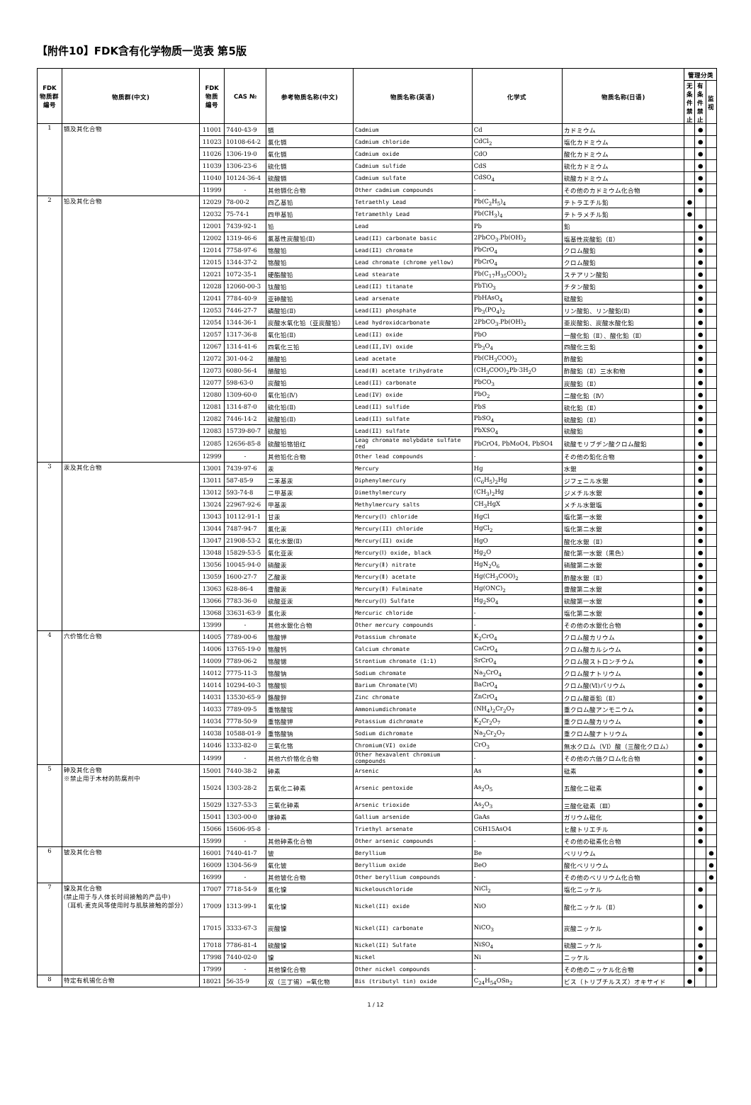【附件10】FDK含有化学物质一览表 第5版
| FDK 物质群 编号 | 物质群(中文) | FDK 物质 编号 | CAS № | 参考物质名称(中文) | 物质名称(英语) | 化学式 | 物质名称(日语) | 管理分类 | | |
| --- | --- | --- | --- | --- | --- | --- | --- | --- | --- | --- |
| | | | | | | | | 无 条 件 禁 止 | 有 条 件 禁 止 | 监 视 |
| 1 | 镉及其化合物 | 11001 | 7440-43-9 | 镉 | Cadmium | Cd | カドミウム | | ● | |
| | | 11023 | 10108-64-2 | 氯化镉 | Cadmium chloride | CdCl<sub>2</sub> | 塩化カドミウム | | ● | |
| | | 11026 | 1306-19-0 | 氧化镉 | Cadmium oxide | CdO | 酸化カドミウム | | ● | |
| | | 11039 | 1306-23-6 | 硫化镉 | Cadmium sulfide | CdS | 硫化カドミウム | | ● | |
| | | 11040 | 10124-36-4 | 硫酸镉 | Cadmium sulfate | CdSO<sub>4</sub> | 硫酸カドミウム | | ● | |
| | | 11999 | - | 其他镉化合物 | Other cadmium compounds | - | その他のカドミウム化合物 | | ● | |
| 2 | 铅及其化合物 | 12029 | 78-00-2 | 四乙基铅 | Tetraethly Lead | Pb(C<sub>2</sub>H<sub>5</sub>)<sub>4</sub> | テトラエチル鉛 | ● | | |
| | | 12032 | 75-74-1 | 四甲基铅 | Tetramethly Lead | Pb(CH<sub>3</sub>)<sub>4</sub> | テトラメチル鉛 | ● | | |
| | | 12001 | 7439-92-1 | 铅 | Lead | Pb | 鉛 | | ● | |
| | | 12002 | 1319-46-6 | 氯基性炭酸铅(Ⅱ) | Lead(II) carbonate basic | 2PbCO<sub>3</sub>.Pb(OH)<sub>2</sub> | 塩基性炭酸鉛（Ⅱ） | | ● | |
| | | 12014 | 7758-97-6 | 铬酸铅 | Lead(II) chromate | PbCrO<sub>4</sub> | クロム酸鉛 | | ● | |
| | | 12015 | 1344-37-2 | 铬酸铅 | Lead chromate (chrome yellow) | PbCrO<sub>4</sub> | クロム酸鉛 | | ● | |
| | | 12021 | 1072-35-1 | 硬酯酸铅 | Lead stearate | Pb(C<sub>17</sub>H<sub>35</sub>COO)<sub>2</sub> | ステアリン酸鉛 | | ● | |
| | | 12028 | 12060-00-3 | 钛酸铅 | Lead(II) titanate | PbTiO<sub>3</sub> | チタン酸鉛 | | ● | |
| | | 12041 | 7784-40-9 | 亚砷酸铅 | Lead arsenate | PbHAsO<sub>4</sub> | 砒酸鉛 | | ● | |
| | | 12053 | 7446-27-7 | 磷酸铅(Ⅱ) | Lead(II) phosphate | Pb<sub>3</sub>(PO<sub>4</sub>)<sub>2</sub> | リン酸鉛、リン酸鉛(Ⅱ) | | ● | |
| | | 12054 | 1344-36-1 | 炭酸水氧化铅（亚炭酸铅） | Lead hydroxidcarbonate | 2PbCO<sub>3</sub>.Pb(OH)<sub>2</sub> | 亜炭酸鉛、炭酸水酸化鉛 | | ● | |
| | | 12057 | 1317-36-8 | 氧化铅(Ⅱ) | Lead(II) oxide | PbO | 一酸化鉛（Ⅱ）、酸化鉛（Ⅱ） | | ● | |
| | | 12067 | 1314-41-6 | 四氧化三铅 | Lead(II,IV) oxide | Pb<sub>3</sub>O<sub>4</sub> | 四酸化三鉛 | | ● | |
| | | 12072 | 301-04-2 | 醋酸铅 | Lead acetate | Pb(CH<sub>3</sub>COO)<sub>2</sub> | 酢酸鉛 | | ● | |
| | | 12073 | 6080-56-4 | 醋酸铅 | Lead(Ⅱ) acetate trihydrate | (CH<sub>3</sub>COO)<sub>2</sub>Pb·3H<sub>2</sub>O | 酢酸鉛（Ⅱ）三水和物 | | ● | |
| | | 12077 | 598-63-0 | 炭酸铅 | Lead(II) carbonate | PbCO<sub>3</sub> | 炭酸鉛（Ⅱ） | | ● | |
| | | 12080 | 1309-60-0 | 氧化铅(Ⅳ) | Lead(IV) oxide | PbO<sub>2</sub> | 二酸化鉛（Ⅳ） | | ● | |
| | | 12081 | 1314-87-0 | 硫化铅(Ⅱ) | Lead(II) sulfide | PbS | 硫化鉛（Ⅱ） | | ● | |
| | | 12082 | 7446-14-2 | 硫酸铅(Ⅱ) | Lead(II) sulfate | PbSO<sub>4</sub> | 硫酸鉛（Ⅱ） | | ● | |
| | | 12083 | 15739-80-7 | 硫酸铅 | Lead(II) sulfate | PbXSO<sub>4</sub> | 硫酸鉛 | | ● | |
| | | 12085 | 12656-85-8 | 硫酸铅铬钼红 | Leag chromate molybdate sulfate red | PbCrO4, PbMoO4, PbSO4 | 硫酸モリブデン酸クロム酸鉛 | | ● | |
| | | 12999 | - | 其他铅化合物 | Other lead compounds | - | その他の鉛化合物 | | ● | |
| 3 | 汞及其化合物 | 13001 | 7439-97-6 | 汞 | Mercury | Hg | 水銀 | | ● | |
| | | 13011 | 587-85-9 | 二苯基汞 | Diphenylmercury | (C<sub>6</sub>H<sub>5</sub>)<sub>2</sub>Hg | ジフェニル水銀 | | ● | |
| | | 13012 | 593-74-8 | 二甲基汞 | Dimethylmercury | (CH<sub>3</sub>)<sub>2</sub>Hg | ジメチル水銀 | | ● | |
| | | 13024 | 22967-92-6 | 甲基汞 | Methylmercury salts | CH<sub>3</sub>HgX | メチル水銀塩 | | ● | |
| | | 13043 | 10112-91-1 | 甘汞 | Mercury(Ⅰ) chloride | HgCl | 塩化第一水銀 | | ● | |
| | | 13044 | 7487-94-7 | 氯化汞 | Mercury(II) chloride | HgCl<sub>2</sub> | 塩化第二水銀 | | ● | |
| | | 13047 | 21908-53-2 | 氧化水銀(Ⅱ) | Mercury(II) oxide | HgO | 酸化水銀（Ⅱ） | | ● | |
| | | 13048 | 15829-53-5 | 氧化亚汞 | Mercury(Ⅰ) oxide, black | Hg<sub>2</sub>O | 酸化第一水銀（黒色） | | ● | |
| | | 13056 | 10045-94-0 | 硝酸汞 | Mercury(Ⅱ) nitrate | HgN<sub>2</sub>O<sub>6</sub> | 硝酸第二水銀 | | ● | |
| | | 13059 | 1600-27-7 | 乙酸汞 | Mercury(Ⅱ) acetate | Hg(CH<sub>3</sub>COO)<sub>2</sub> | 酢酸水銀（Ⅱ） | | ● | |
| | | 13063 | 628-86-4 | 雷酸汞 | Mercury(Ⅱ) Fulminate | Hg(ONC)<sub>2</sub> | 雷酸第二水銀 | | ● | |
| | | 13066 | 7783-36-0 | 硫酸亚汞 | Mercury(Ⅰ) Sulfate | Hg<sub>2</sub>SO<sub>4</sub> | 硫酸第一水銀 | | ● | |
| | | 13068 | 33631-63-9 | 氯化汞 | Mercuric chloride | - | 塩化第二水銀 | | ● | |
| | | 13999 | - | 其他水銀化合物 | Other mercury compounds | - | その他の水銀化合物 | | ● | |
| 4 | 六价铬化合物 | 14005 | 7789-00-6 | 铬酸钾 | Potassium chromate | K<sub>2</sub>CrO<sub>4</sub> | クロム酸カリウム | | ● | |
| | | 14006 | 13765-19-0 | 铬酸钙 | Calcium chromate | CaCrO<sub>4</sub> | クロム酸カルシウム | | ● | |
| | | 14009 | 7789-06-2 | 铬酸锶 | Strontium chromate (1:1) | SrCrO<sub>4</sub> | クロム酸ストロンチウム | | ● | |
| | | 14012 | 7775-11-3 | 铬酸钠 | Sodium chromate | Na<sub>2</sub>CrO<sub>4</sub> | クロム酸ナトリウム | | ● | |
| | | 14014 | 10294-40-3 | 铬酸钡 | Barium Chromate(Ⅵ) | BaCrO<sub>4</sub> | クロム酸(Ⅵ)バリウム | | ● | |
| | | 14031 | 13530-65-9 | 鉻酸鋅 | Zinc chromate | ZnCrO<sub>4</sub> | クロム酸亜鉛（Ⅱ） | | ● | |
| | | 14033 | 7789-09-5 | 重铬酸铵 | Ammoniumdichromate | (NH<sub>4</sub>)<sub>2</sub>Cr<sub>2</sub>O<sub>7</sub> | 重クロム酸アンモニウム | | ● | |
| | | 14034 | 7778-50-9 | 重铬酸钾 | Potassium dichromate | K<sub>2</sub>Cr<sub>2</sub>O<sub>7</sub> | 重クロム酸カリウム | | ● | |
| | | 14038 | 10588-01-9 | 重铬酸钠 | Sodium dichromate | Na<sub>2</sub>Cr<sub>2</sub>O<sub>7</sub> | 重クロム酸ナトリウム | | ● | |
| | | 14046 | 1333-82-0 | 三氧化铬 | Chromium(VI) oxide | CrO<sub>3</sub> | 無水クロム（VI）酸（三酸化クロム） | | ● | |
| | | 14999 | - | 其他六价铬化合物 | Other hexavalent chromium compounds | - | その他の六価クロム化合物 | | ● | |
| 5 | 砷及其化合物 ※禁止用于木材的防腐剂中 | 15001 | 7440-38-2 | 砷素 | Arsenic | As | 砒素 | | ● | |
| | | 15024 | 1303-28-2 | 五氧化ニ砷素 | Arsenic pentoxide | As<sub>2</sub>O<sub>5</sub> | 五酸化ニ砒素 | | ● | |
| | | 15029 | 1327-53-3 | 三氧化砷素 | Arsenic trioxide | As<sub>2</sub>O<sub>3</sub> | 三酸化砒素（Ⅲ） | | ● | |
| | | 15041 | 1303-00-0 | 镓砷素 | Gallium arsenide | GaAs | ガリウム砒化 | | ● | |
| | | 15066 | 15606-95-8 | - | Triethyl arsenate | C6H15AsO4 | ヒ酸トリエチル | | ● | |
| | | 15999 | - | 其他砷素化合物 | Other arsenic compounds | - | その他の砒素化合物 | | ● | |
| 6 | 铍及其化合物 | 16001 | 7440-41-7 | 铍 | Beryllium | Be | ベリリウム | | | ● |
| | | 16009 | 1304-56-9 | 氧化铍 | Beryllium oxide | BeO | 酸化ベリリウム | | | ● |
| | | 16999 | - | 其他铍化合物 | Other beryllium compounds | - | その他のベリリウム化合物 | | | ● |
| 7 | 镍及其化合物 (禁止用于与人体长时间接触的产品中) （耳机·麦克风等使用时与肌肤接触的部分） | 17007 | 7718-54-9 | 氯化镍 | Nickelouschloride | NiCl<sub>2</sub> | 塩化ニッケル | | ● | |
| | | 17009 | 1313-99-1 | 氧化镍 | Nickel(II) oxide | NiO | 酸化ニッケル（Ⅱ） | | ● | |
| | | 17015 | 3333-67-3 | 炭酸镍 | Nickel(II) carbonate | NiCO<sub>3</sub> | 炭酸ニッケル | | ● | |
| | | 17018 | 7786-81-4 | 硫酸镍 | Nickel(II) Sulfate | NiSO<sub>4</sub> | 硫酸ニッケル | | ● | |
| | | 17998 | 7440-02-0 | 镍 | Nickel | Ni | ニッケル | | ● | |
| | | 17999 | - | 其他镍化合物 | Other nickel compounds | - | その他のニッケル化合物 | | ● | |
| 8 | 特定有机锡化合物 | 18021 | 56-35-9 | 双（三丁锡）=氧化物 | Bis (tributyl tin) oxide | C<sub>24</sub>H<sub>54</sub>OSn<sub>2</sub> | ビス（トリブチルスズ）オキサイド | ● | | |
1 / 12